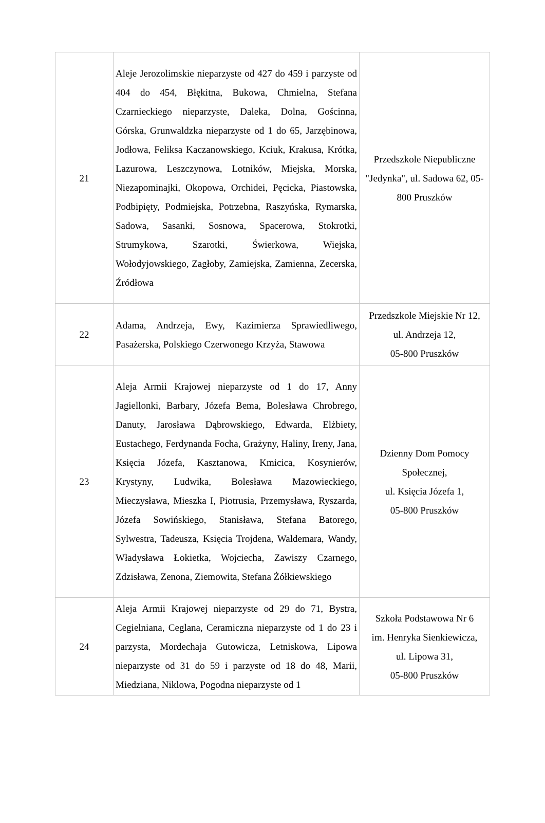| 21 | Aleje Jerozolimskie nieparzyste od 427 do 459 i parzyste od 404 do 454, Błękitna, Bukowa, Chmielna, Stefana Czarnieckiego nieparzyste, Daleka, Dolna, Gościnna, Górska, Grunwaldzka nieparzyste od 1 do 65, Jarzębinowa, Jodłowa, Feliksa Kaczanowskiego, Kciuk, Krakusa, Krótka, Lazurowa, Leszczynowa, Lotników, Miejska, Morska, Niezapominajki, Okopowa, Orchidei, Pęcicka, Piastowska, Podbipięty, Podmiejska, Potrzebna, Raszyńska, Rymarska, Sadowa, Sasanki, Sosnowa, Spacerowa, Stokrotki, Strumykowa, Szarotki, Świerkowa, Wiejska, Wołodyjowskiego, Zagłoby, Zamiejska, Zamienna, Zecerska, Źródłowa | Przedszkole Niepubliczne "Jedynka", ul. Sadowa 62, 05-800 Pruszków |
| 22 | Adama, Andrzeja, Ewy, Kazimierza Sprawiedliwego, Pasażerska, Polskiego Czerwonego Krzyża, Stawowa | Przedszkole Miejskie Nr 12, ul. Andrzeja 12, 05-800 Pruszków |
| 23 | Aleja Armii Krajowej nieparzyste od 1 do 17, Anny Jagiellonki, Barbary, Józefa Bema, Bolesława Chrobrego, Danuty, Jarosława Dąbrowskiego, Edwarda, Elżbiety, Eustachego, Ferdynanda Focha, Grażyny, Haliny, Ireny, Jana, Księcia Józefa, Kasztanowa, Kmicica, Kosynierów, Krystyny, Ludwika, Bolesława Mazowieckiego, Mieczysława, Mieszka I, Piotrusia, Przemysława, Ryszarda, Józefa Sowińskiego, Stanisława, Stefana Batorego, Sylwestra, Tadeusza, Księcia Trojdena, Waldemara, Wandy, Władysława Łokietka, Wojciecha, Zawiszy Czarnego, Zdzisława, Zenona, Ziemowita, Stefana Żółkiewskiego | Dzienny Dom Pomocy Społecznej, ul. Księcia Józefa 1, 05-800 Pruszków |
| 24 | Aleja Armii Krajowej nieparzyste od 29 do 71, Bystra, Cegielniana, Ceglana, Ceramiczna nieparzyste od 1 do 23 i parzysta, Mordechaja Gutowicza, Letniskowa, Lipowa nieparzyste od 31 do 59 i parzyste od 18 do 48, Marii, Miedziana, Niklowa, Pogodna nieparzyste od 1 | Szkoła Podstawowa Nr 6 im. Henryka Sienkiewicza, ul. Lipowa 31, 05-800 Pruszków |